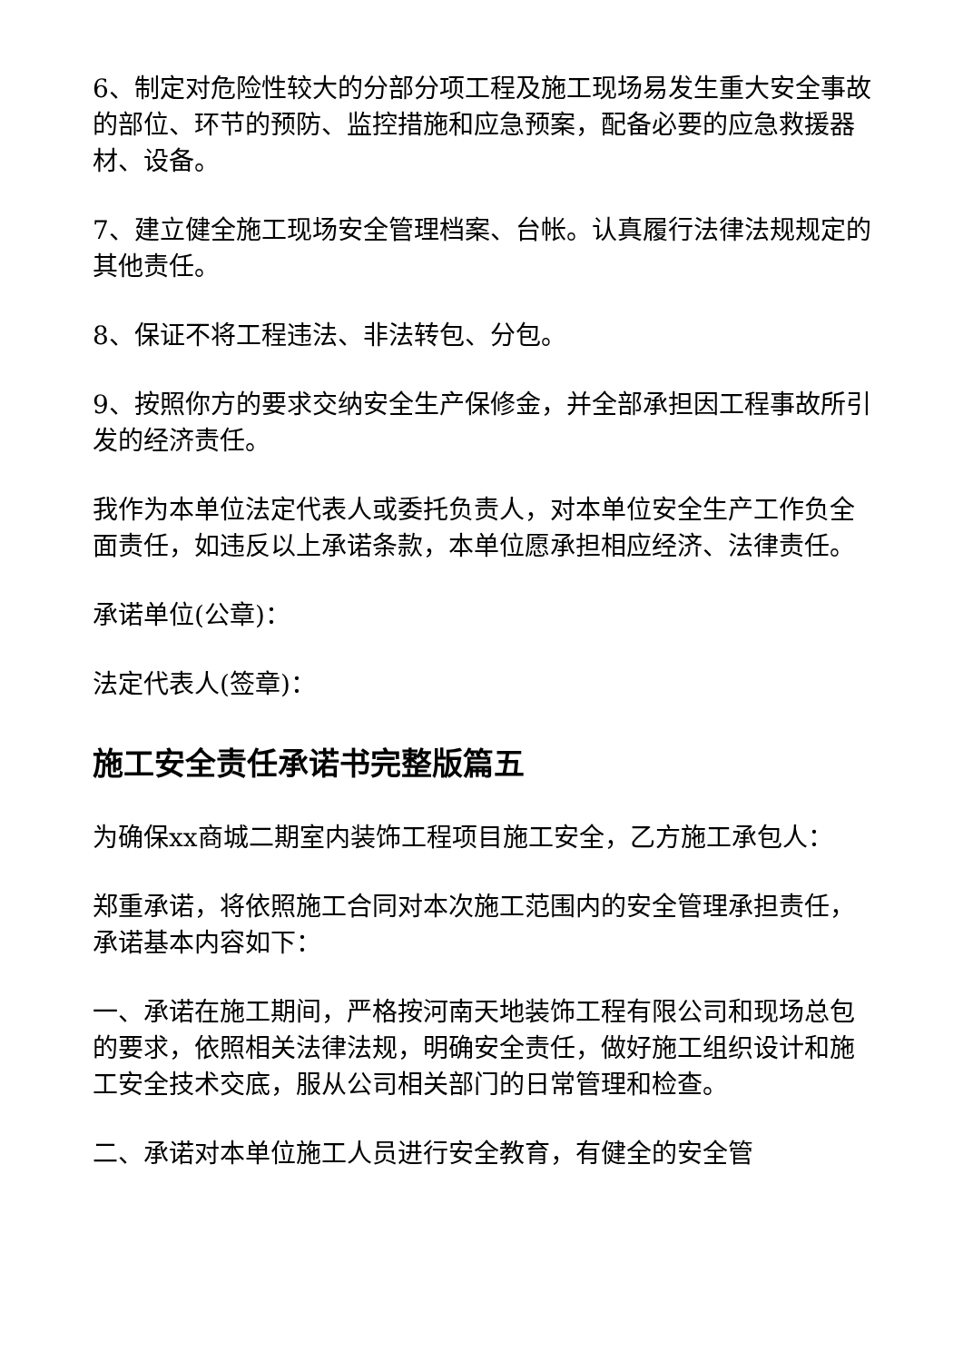6、制定对危险性较大的分部分项工程及施工现场易发生重大安全事故的部位、环节的预防、监控措施和应急预案，配备必要的应急救援器材、设备。
7、建立健全施工现场安全管理档案、台帐。认真履行法律法规规定的其他责任。
8、保证不将工程违法、非法转包、分包。
9、按照你方的要求交纳安全生产保修金，并全部承担因工程事故所引发的经济责任。
我作为本单位法定代表人或委托负责人，对本单位安全生产工作负全面责任，如违反以上承诺条款，本单位愿承担相应经济、法律责任。
承诺单位(公章)：
法定代表人(签章)：
施工安全责任承诺书完整版篇五
为确保xx商城二期室内装饰工程项目施工安全，乙方施工承包人：
郑重承诺，将依照施工合同对本次施工范围内的安全管理承担责任，承诺基本内容如下：
一、承诺在施工期间，严格按河南天地装饰工程有限公司和现场总包的要求，依照相关法律法规，明确安全责任，做好施工组织设计和施工安全技术交底，服从公司相关部门的日常管理和检查。
二、承诺对本单位施工人员进行安全教育，有健全的安全管